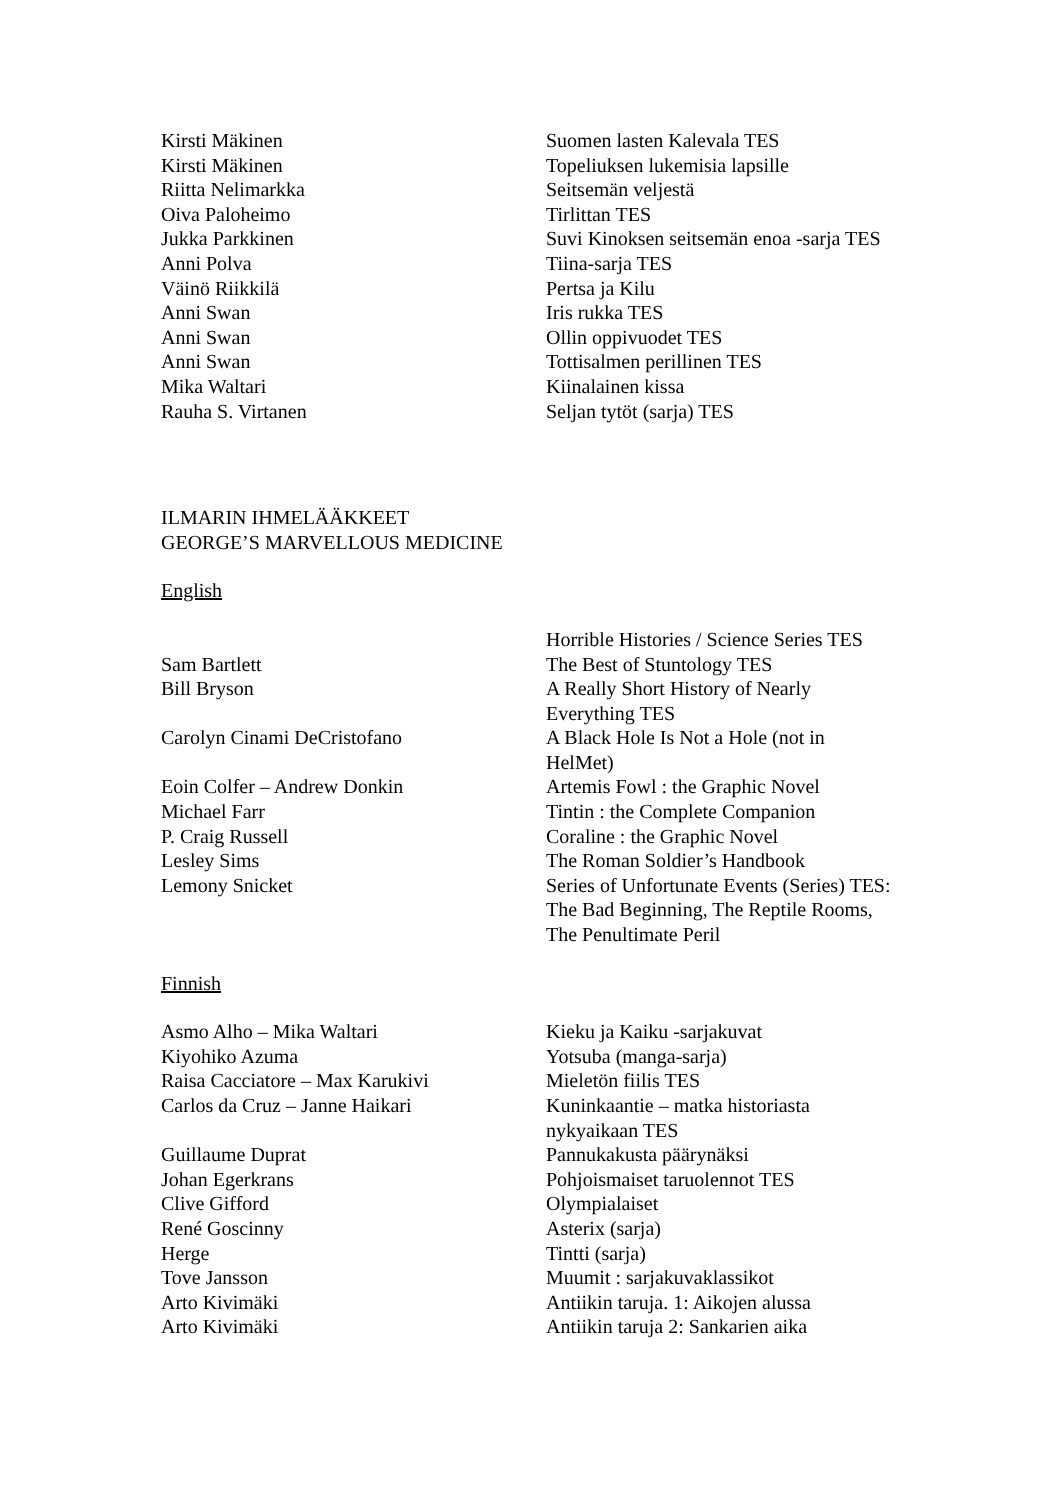| Kirsti Mäkinen | Suomen lasten Kalevala TES |
| Kirsti Mäkinen | Topeliuksen lukemisia lapsille |
| Riitta Nelimarkka | Seitsemän veljestä |
| Oiva Paloheimo | Tirlittan TES |
| Jukka Parkkinen | Suvi Kinoksen seitsemän enoa -sarja TES |
| Anni Polva | Tiina-sarja TES |
| Väinö Riikkilä | Pertsa ja Kilu |
| Anni Swan | Iris rukka TES |
| Anni Swan | Ollin oppivuodet TES |
| Anni Swan | Tottisalmen perillinen TES |
| Mika Waltari | Kiinalainen kissa |
| Rauha S. Virtanen | Seljan tytöt (sarja) TES |
ILMARIN IHMELÄÄKKEET
GEORGE’S MARVELLOUS MEDICINE
English
| | Horrible Histories / Science Series TES |
| Sam Bartlett | The Best of Stuntology TES |
| Bill Bryson | A Really Short History of Nearly Everything TES |
| Carolyn Cinami DeCristofano | A Black Hole Is Not a Hole (not in HelMet) |
| Eoin Colfer – Andrew Donkin | Artemis Fowl : the Graphic Novel |
| Michael Farr | Tintin : the Complete Companion |
| P. Craig Russell | Coraline : the Graphic Novel |
| Lesley Sims | The Roman Soldier’s Handbook |
| Lemony Snicket | Series of Unfortunate Events (Series) TES: The Bad Beginning, The Reptile Rooms, The Penultimate Peril |
Finnish
| Asmo Alho – Mika Waltari | Kieku ja Kaiku -sarjakuvat |
| Kiyohiko Azuma | Yotsuba (manga-sarja) |
| Raisa Cacciatore – Max Karukivi | Mieletön fiilis TES |
| Carlos da Cruz – Janne Haikari | Kuninkaantie – matka historiasta nykyaikaan TES |
| Guillaume Duprat | Pannukakusta päärynäksi |
| Johan Egerkrans | Pohjoismaiset taruolennot TES |
| Clive Gifford | Olympialaiset |
| René Goscinny | Asterix (sarja) |
| Herge | Tintti (sarja) |
| Tove Jansson | Muumit : sarjakuvaklassikot |
| Arto Kivimäki | Antiikin taruja. 1: Aikojen alussa |
| Arto Kivimäki | Antiikin taruja 2: Sankarien aika |